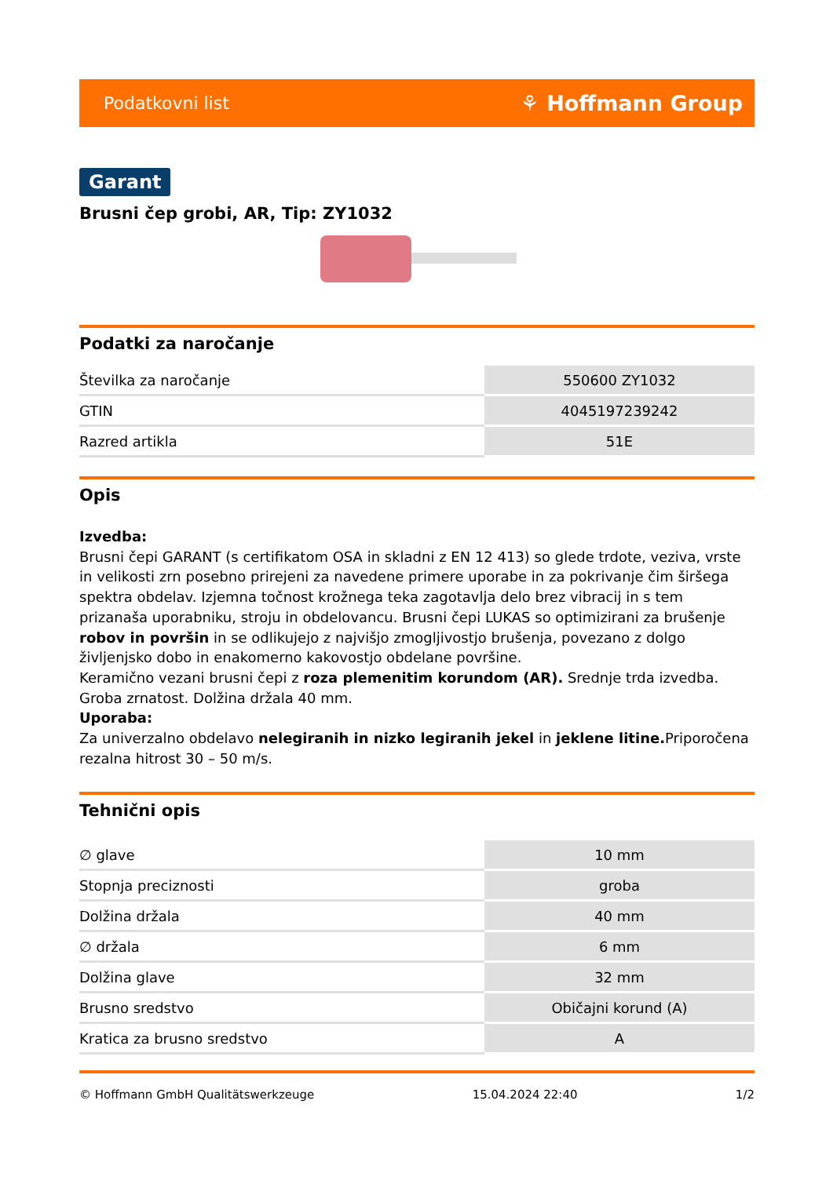Podatkovni list ⚘ Hoffmann Group
Garant
Brusni čep grobi, AR, Tip: ZY1032
Podatki za naročanje
| Številka za naročanje | 550600 ZY1032 |
| GTIN | 4045197239242 |
| Razred artikla | 51E |
Opis
Izvedba:
Brusni čepi GARANT (s certifikatom OSA in skladni z EN 12 413) so glede trdote, veziva, vrste in velikosti zrn posebno prirejeni za navedene primere uporabe in za pokrivanje čim širšega spektra obdelav. Izjemna točnost krožnega teka zagotavlja delo brez vibracij in s tem prizanaša uporabniku, stroju in obdelovancu. Brusni čepi LUKAS so optimizirani za brušenje robov in površin in se odlikujejo z najvišjo zmogljivostjo brušenja, povezano z dolgo življenjsko dobo in enakomerno kakovostjo obdelane površine.
Keramično vezani brusni čepi z roza plemenitim korundom (AR). Srednje trda izvedba.
Groba zrnatost. Dolžina držala 40 mm.
Uporaba:
Za univerzalno obdelavo nelegiranih in nizko legiranih jekel in jeklene litine. Priporočena rezalna hitrost 30 – 50 m/s.
Tehnični opis
| ∅ glave | 10 mm |
| Stopnja preciznosti | groba |
| Dolžina držala | 40 mm |
| ∅ držala | 6 mm |
| Dolžina glave | 32 mm |
| Brusno sredstvo | Običajni korund (A) |
| Kratica za brusno sredstvo | A |
© Hoffmann GmbH Qualitätswerkzeuge 15.04.2024 22:40 1/2